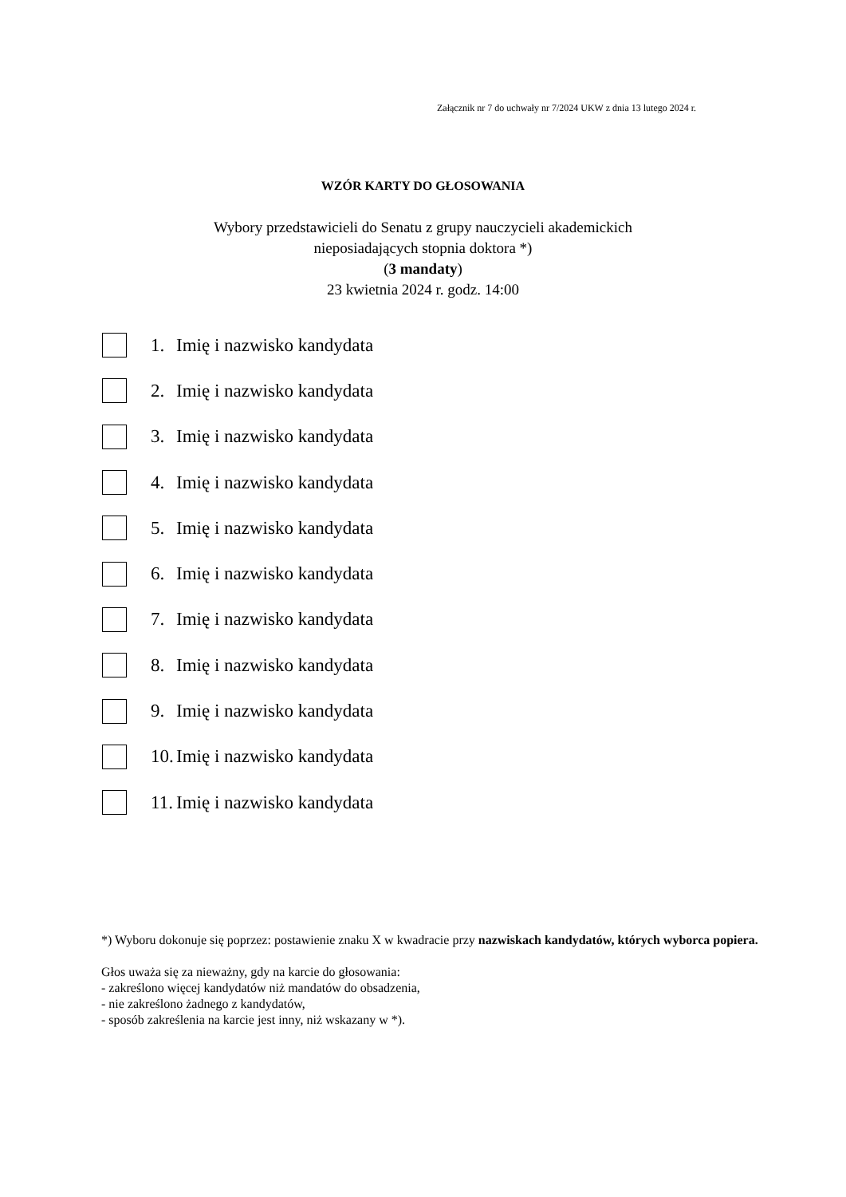Załącznik nr 7 do uchwały nr 7/2024 UKW z dnia 13 lutego 2024 r.
WZÓR KARTY DO GŁOSOWANIA
Wybory przedstawicieli do Senatu z grupy nauczycieli akademickich
nieposiadających stopnia doktora *)
(3 mandaty)
23 kwietnia 2024 r. godz. 14:00
1. Imię i nazwisko kandydata
2. Imię i nazwisko kandydata
3. Imię i nazwisko kandydata
4. Imię i nazwisko kandydata
5. Imię i nazwisko kandydata
6. Imię i nazwisko kandydata
7. Imię i nazwisko kandydata
8. Imię i nazwisko kandydata
9. Imię i nazwisko kandydata
10. Imię i nazwisko kandydata
11. Imię i nazwisko kandydata
*) Wyboru dokonuje się poprzez: postawienie znaku X w kwadracie przy nazwiskach kandydatów, których wyborca popiera.
Głos uważa się za nieważny, gdy na karcie do głosowania:
- zakreślono więcej kandydatów niż mandatów do obsadzenia,
- nie zakreślono żadnego z kandydatów,
- sposób zakreślenia na karcie jest inny, niż wskazany w *).